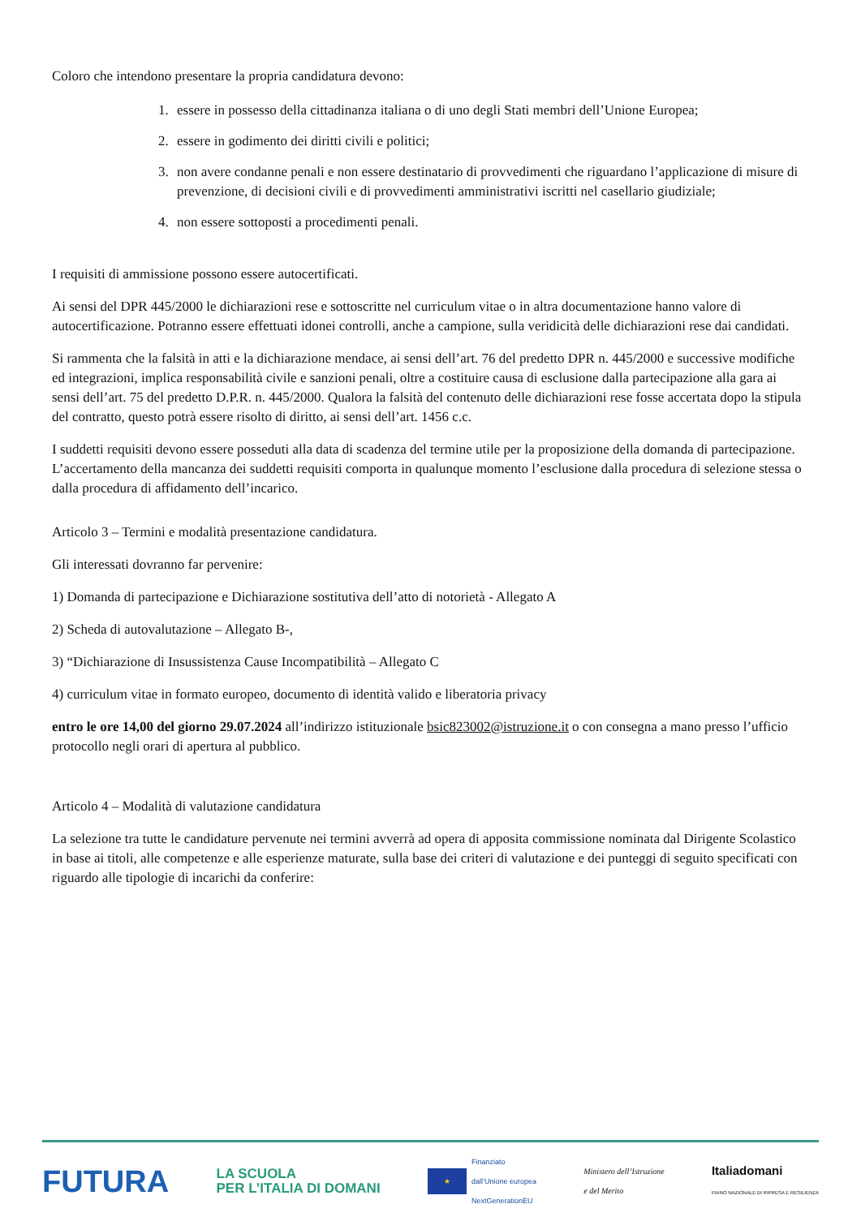Coloro che intendono presentare la propria candidatura devono:
1. essere in possesso della cittadinanza italiana o di uno degli Stati membri dell’Unione Europea;
2. essere in godimento dei diritti civili e politici;
3. non avere condanne penali e non essere destinatario di provvedimenti che riguardano l’applicazione di misure di prevenzione, di decisioni civili e di provvedimenti amministrativi iscritti nel casellario giudiziale;
4. non essere sottoposti a procedimenti penali.
I requisiti di ammissione possono essere autocertificati.
Ai sensi del DPR 445/2000 le dichiarazioni rese e sottoscritte nel curriculum vitae o in altra documentazione hanno valore di autocertificazione. Potranno essere effettuati idonei controlli, anche a campione, sulla veridicità delle dichiarazioni rese dai candidati.
Si rammenta che la falsità in atti e la dichiarazione mendace, ai sensi dell’art. 76 del predetto DPR n. 445/2000 e successive modifiche ed integrazioni, implica responsabilità civile e sanzioni penali, oltre a costituire causa di esclusione dalla partecipazione alla gara ai sensi dell’art. 75 del predetto D.P.R. n. 445/2000. Qualora la falsità del contenuto delle dichiarazioni rese fosse accertata dopo la stipula del contratto, questo potrà essere risolto di diritto, ai sensi dell’art. 1456 c.c.
I suddetti requisiti devono essere posseduti alla data di scadenza del termine utile per la proposizione della domanda di partecipazione. L’accertamento della mancanza dei suddetti requisiti comporta in qualunque momento l’esclusione dalla procedura di selezione stessa o dalla procedura di affidamento dell’incarico.
Articolo 3 – Termini e modalità presentazione candidatura.
Gli interessati dovranno far pervenire:
1) Domanda di partecipazione e Dichiarazione sostitutiva dell’atto di notorietà - Allegato A
2) Scheda di autovalutazione – Allegato B-,
3) “Dichiarazione di Insussistenza Cause Incompatibilità – Allegato C
4) curriculum vitae in formato europeo, documento di identità valido e liberatoria privacy
entro le ore 14,00 del giorno 29.07.2024 all’indirizzo istituzionale bsic823002@istruzione.it o con consegna a mano presso l’ufficio protocollo negli orari di apertura al pubblico.
Articolo 4 – Modalità di valutazione candidatura
La selezione tra tutte le candidature pervenute nei termini avverrà ad opera di apposita commissione nominata dal Dirigente Scolastico in base ai titoli, alle competenze e alle esperienze maturate, sulla base dei criteri di valutazione e dei punteggi di seguito specificati con riguardo alle tipologie di incarichi da conferire:
FUTURA LA SCUOLA
PER L’ITALIA DI DOMANI ★ Finanziato
dall’Unione europea
NextGenerationEU Ministero dell’Istruzione
e del Merito Italiadomani
PIANO NAZIONALE DI RIPRESA E RESILIENZA